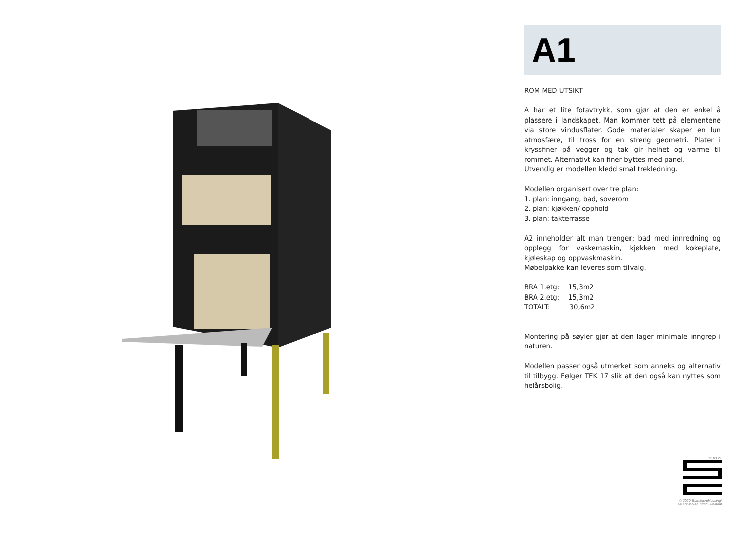A1
ROM MED UTSIKT
A har et lite fotavtrykk, som gjør at den er enkel å plassere i landskapet. Man kommer tett på elementene via store vindusflater. Gode materialer skaper en lun atmosfære, til tross for en streng geometri. Plater i kryssfiner på vegger og tak gir helhet og varme til rommet. Alternativt kan finer byttes med panel.
Utvendig er modellen kledd smal trekledning.
Modellen organisert over tre plan:
1. plan: inngang, bad, soverom
2. plan: kjøkken/ opphold
3. plan: takterrasse
A2 inneholder alt man trenger; bad med innredning og opplegg for vaskemaskin, kjøkken med kokeplate, kjøleskap og oppvaskmaskin.
Møbelpakke kan leveres som tilvalg.
BRA 1.etg: 15,3m2
BRA 2.etg: 15,3m2
TOTALT: 30,6m2
Montering på søyler gjør at den lager minimale inngrep i naturen.
Modellen passer også utmerket som anneks og alternativ til tilbygg. Følger TEK 17 slik at den også kan nyttes som helårsbolig.
12.03.21
© 2020 StartMicroHousing/
siv.ark MNAL Kirsti Sveindal